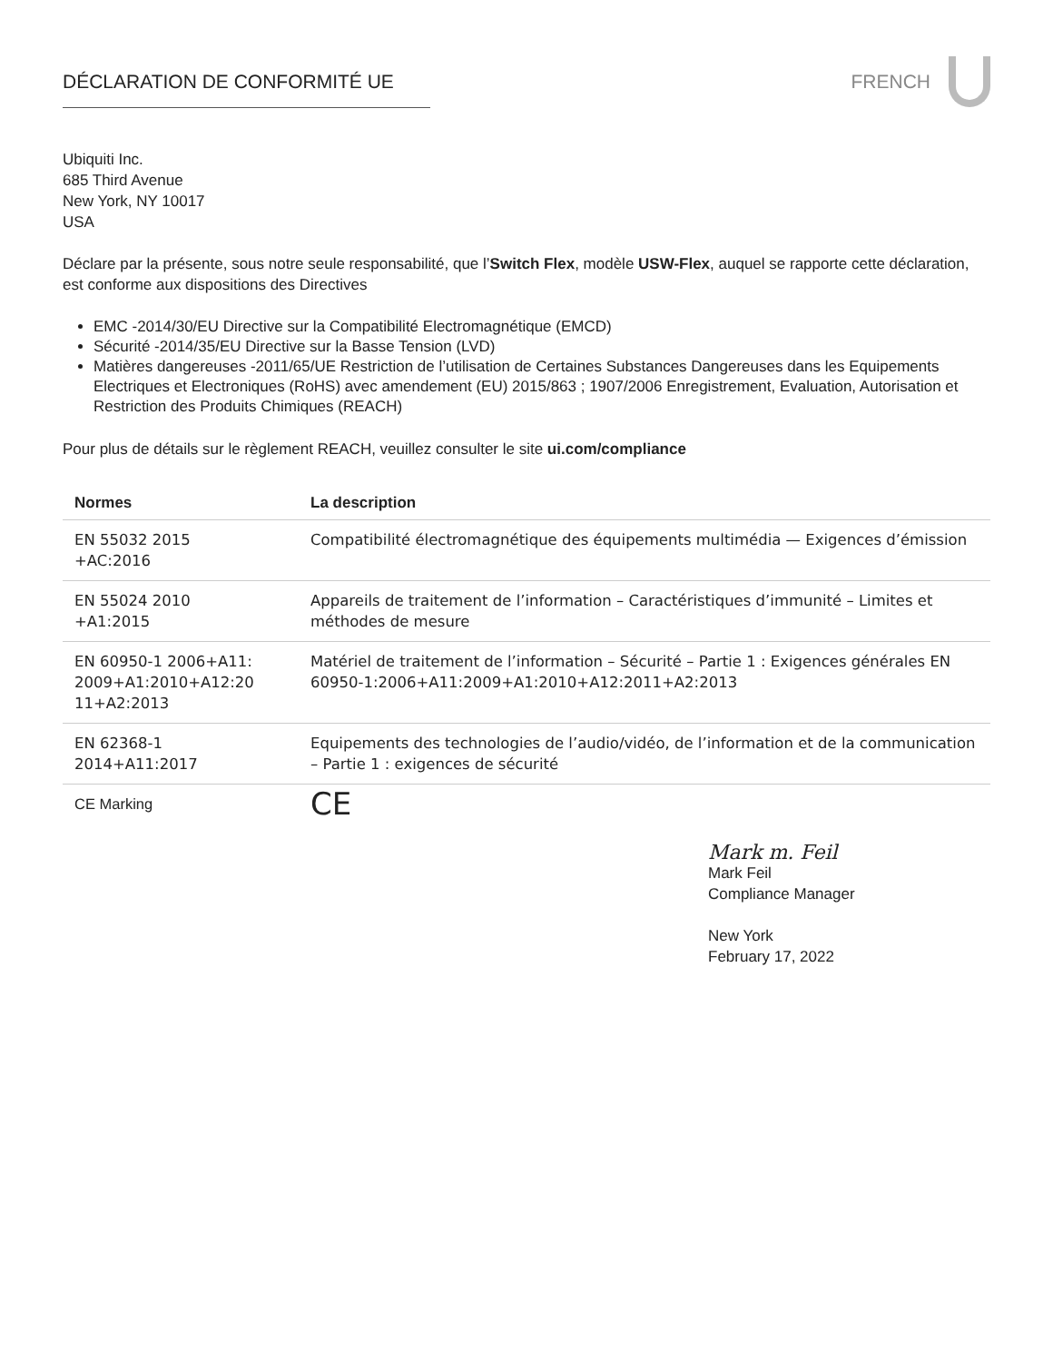DÉCLARATION DE CONFORMITÉ UE FRENCH
Ubiquiti Inc.
685 Third Avenue
New York, NY 10017
USA
Déclare par la présente, sous notre seule responsabilité, que l’Switch Flex, modèle USW-Flex, auquel se rapporte cette déclaration, est conforme aux dispositions des Directives
EMC -2014/30/EU Directive sur la Compatibilité Electromagnétique (EMCD)
Sécurité -2014/35/EU Directive sur la Basse Tension (LVD)
Matières dangereuses -2011/65/UE Restriction de l’utilisation de Certaines Substances Dangereuses dans les Equipements Electriques et Electroniques (RoHS) avec amendement (EU) 2015/863 ; 1907/2006 Enregistrement, Evaluation, Autorisation et Restriction des Produits Chimiques (REACH)
Pour plus de détails sur le règlement REACH, veuillez consulter le site ui.com/compliance
| Normes | La description |
| --- | --- |
| EN 55032 2015 +AC:2016 | Compatibilité électromagnétique des équipements multimédia — Exigences d’émission |
| EN 55024 2010 +A1:2015 | Appareils de traitement de l’information – Caractéristiques d’immunité – Limites et méthodes de mesure |
| EN 60950-1 2006+A11: 2009+A1:2010+A12:20 11+A2:2013 | Matériel de traitement de l’information – Sécurité – Partie 1 : Exigences générales EN 60950-1:2006+A11:2009+A1:2010+A12:2011+A2:2013 |
| EN 62368-1 2014+A11:2017 | Equipements des technologies de l’audio/vidéo, de l’information et de la communication – Partie 1 : exigences de sécurité |
| CE Marking | CE |
Mark m. Feil
Mark Feil
Compliance Manager
New York
February 17, 2022